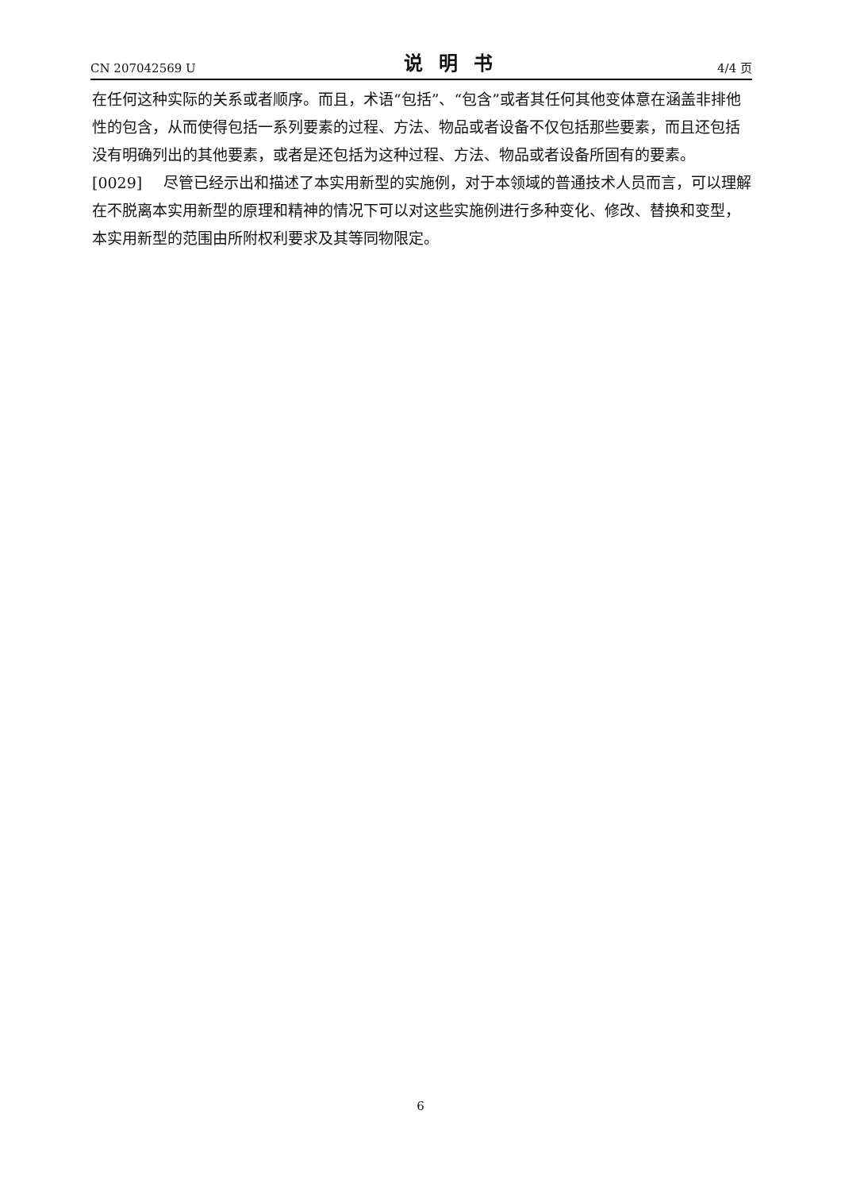CN 207042569 U 说明书 4/4 页
在任何这种实际的关系或者顺序。而且，术语“包括”、“包含”或者其任何其他变体意在涵盖非排他性的包含，从而使得包括一系列要素的过程、方法、物品或者设备不仅包括那些要素，而且还包括没有明确列出的其他要素，或者是还包括为这种过程、方法、物品或者设备所固有的要素。
[0029] 尽管已经示出和描述了本实用新型的实施例，对于本领域的普通技术人员而言，可以理解在不脱离本实用新型的原理和精神的情况下可以对这些实施例进行多种变化、修改、替换和变型，本实用新型的范围由所附权利要求及其等同物限定。
6